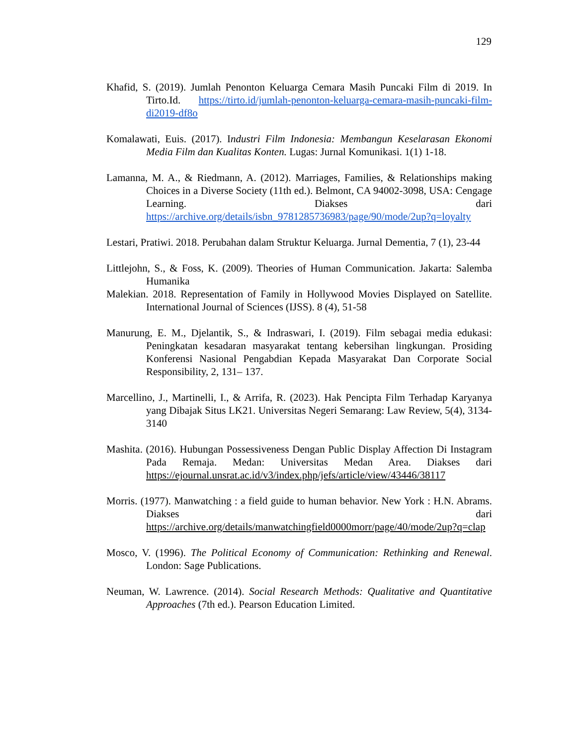129
Khafid, S. (2019). Jumlah Penonton Keluarga Cemara Masih Puncaki Film di 2019. In Tirto.Id. https://tirto.id/jumlah-penonton-keluarga-cemara-masih-puncaki-film-di2019-df8o
Komalawati, Euis. (2017). Industri Film Indonesia: Membangun Keselarasan Ekonomi Media Film dan Kualitas Konten. Lugas: Jurnal Komunikasi. 1(1) 1-18.
Lamanna, M. A., & Riedmann, A. (2012). Marriages, Families, & Relationships making Choices in a Diverse Society (11th ed.). Belmont, CA 94002-3098, USA: Cengage Learning. Diakses dari https://archive.org/details/isbn_9781285736983/page/90/mode/2up?q=loyalty
Lestari, Pratiwi. 2018. Perubahan dalam Struktur Keluarga. Jurnal Dementia, 7 (1), 23-44
Littlejohn, S., & Foss, K. (2009). Theories of Human Communication. Jakarta: Salemba Humanika
Malekian. 2018. Representation of Family in Hollywood Movies Displayed on Satellite. International Journal of Sciences (IJSS). 8 (4), 51-58
Manurung, E. M., Djelantik, S., & Indraswari, I. (2019). Film sebagai media edukasi: Peningkatan kesadaran masyarakat tentang kebersihan lingkungan. Prosiding Konferensi Nasional Pengabdian Kepada Masyarakat Dan Corporate Social Responsibility, 2, 131– 137.
Marcellino, J., Martinelli, I., & Arrifa, R. (2023). Hak Pencipta Film Terhadap Karyanya yang Dibajak Situs LK21. Universitas Negeri Semarang: Law Review, 5(4), 3134-3140
Mashita. (2016). Hubungan Possessiveness Dengan Public Display Affection Di Instagram Pada Remaja. Medan: Universitas Medan Area. Diakses dari https://ejournal.unsrat.ac.id/v3/index.php/jefs/article/view/43446/38117
Morris. (1977). Manwatching : a field guide to human behavior. New York : H.N. Abrams. Diakses dari https://archive.org/details/manwatchingfield0000morr/page/40/mode/2up?q=clap
Mosco, V. (1996). The Political Economy of Communication: Rethinking and Renewal. London: Sage Publications.
Neuman, W. Lawrence. (2014). Social Research Methods: Qualitative and Quantitative Approaches (7th ed.). Pearson Education Limited.